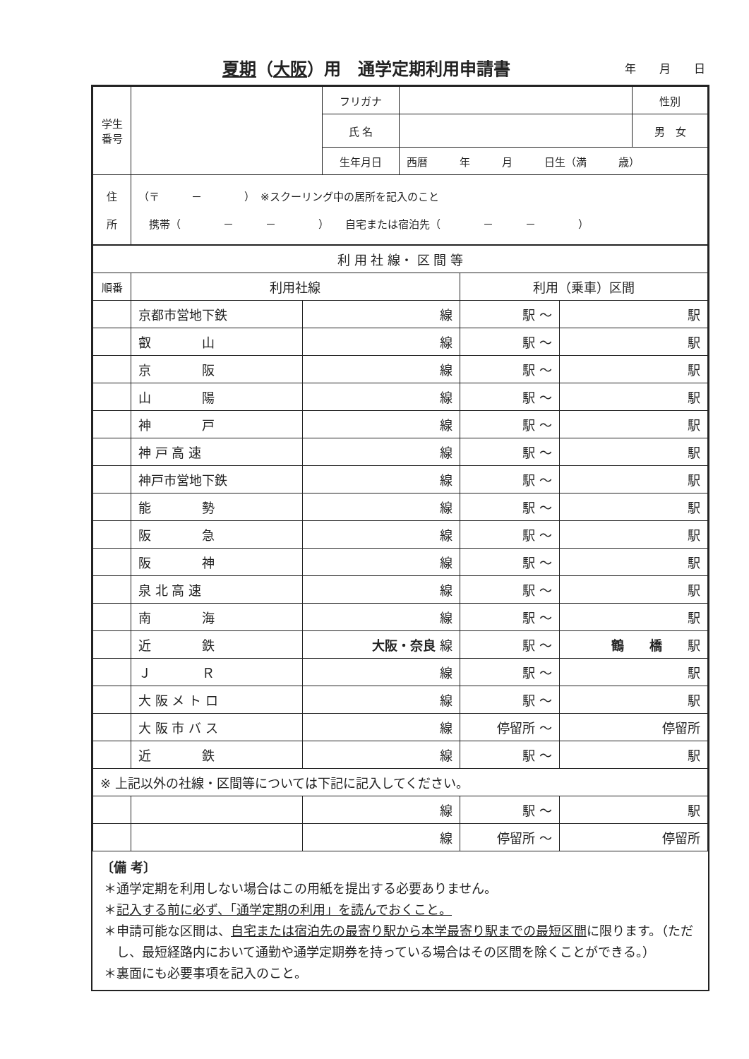夏期（大阪）用　通学定期利用申請書
年 月 日
| 学生 番号 | | フリガナ | | 性別 |
| | | 氏 名 | | 男 女 |
| | | 生年月日 | 西暦 年 月 日生（満 歳） | |
| 住 所 | （〒 － ） ※スクーリング中の居所を記入のこと 携帯（ － － ） 自宅または宿泊先（ － － ） | | | |
| 利 用 社 線・ 区 間 等 | | | | |
| 順番 | 利用社線 | | 利用（乗車）区間 | |
| | 京都市営地下鉄 | 線 | 駅 ～ | 駅 |
| | 叡 山 | 線 | 駅 ～ | 駅 |
| | 京 阪 | 線 | 駅 ～ | 駅 |
| | 山 陽 | 線 | 駅 ～ | 駅 |
| | 神 戸 | 線 | 駅 ～ | 駅 |
| | 神 戸 高 速 | 線 | 駅 ～ | 駅 |
| | 神戸市営地下鉄 | 線 | 駅 ～ | 駅 |
| | 能 勢 | 線 | 駅 ～ | 駅 |
| | 阪 急 | 線 | 駅 ～ | 駅 |
| | 阪 神 | 線 | 駅 ～ | 駅 |
| | 泉 北 高 速 | 線 | 駅 ～ | 駅 |
| | 南 海 | 線 | 駅 ～ | 駅 |
| | 近 鉄 | 大阪・奈良 線 | 駅 ～ | 鶴 橋 駅 |
| | Ｊ Ｒ | 線 | 駅 ～ | 駅 |
| | 大 阪 メ ト ロ | 線 | 駅 ～ | 駅 |
| | 大 阪 市 バ ス | 線 | 停留所 ～ | 停留所 |
| | 近 鉄 | 線 | 駅 ～ | 駅 |
| ※ 上記以外の社線・区間等については下記に記入してください。 | | | | |
| | | 線 | 駅 ～ | 駅 |
| | | 線 | 停留所 ～ | 停留所 |
〔備 考〕
＊通学定期を利用しない場合はこの用紙を提出する必要ありません。
＊記入する前に必ず、「通学定期の利用」を読んでおくこと。
＊申請可能な区間は、自宅または宿泊先の最寄り駅から本学最寄り駅までの最短区間に限ります。（ただし、最短経路内において通勤や通学定期券を持っている場合はその区間を除くことができる。）
＊裏面にも必要事項を記入のこと。